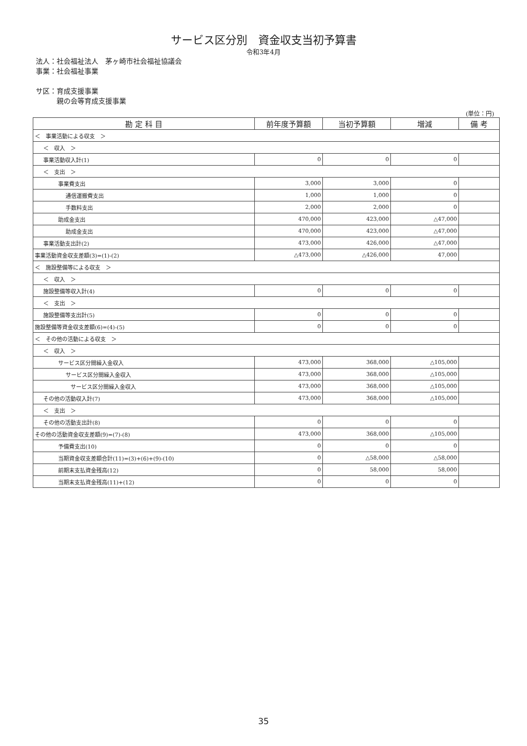サービス区分別　資金収支当初予算書
令和3年4月
法人：社会福祉法人　茅ヶ崎市社会福祉協議会
事業：社会福祉事業
サ区：育成支援事業
　　　親の会等育成支援事業
(単位：円)
| 勘 定 科 目 | 前年度予算額 | 当初予算額 | 増減 | 備 考 |
| --- | --- | --- | --- | --- |
| ＜ 事業活動による収支 ＞ | | | | |
| ＜ 収入 ＞ | | | | |
| 事業活動収入計(1) | 0 | 0 | 0 | |
| ＜ 支出 ＞ | | | | |
| 事業費支出 | 3,000 | 3,000 | 0 | |
| 通信運搬費支出 | 1,000 | 1,000 | 0 | |
| 手数料支出 | 2,000 | 2,000 | 0 | |
| 助成金支出 | 470,000 | 423,000 | △47,000 | |
| 助成金支出 | 470,000 | 423,000 | △47,000 | |
| 事業活動支出計(2) | 473,000 | 426,000 | △47,000 | |
| 事業活動資金収支差額(3)=(1)-(2) | △473,000 | △426,000 | 47,000 | |
| ＜ 施設整備等による収支 ＞ | | | | |
| ＜ 収入 ＞ | | | | |
| 施設整備等収入計(4) | 0 | 0 | 0 | |
| ＜ 支出 ＞ | | | | |
| 施設整備等支出計(5) | 0 | 0 | 0 | |
| 施設整備等資金収支差額(6)=(4)-(5) | 0 | 0 | 0 | |
| ＜ その他の活動による収支 ＞ | | | | |
| ＜ 収入 ＞ | | | | |
| サービス区分間繰入金収入 | 473,000 | 368,000 | △105,000 | |
| サービス区分間繰入金収入 | 473,000 | 368,000 | △105,000 | |
| サービス区分間繰入金収入 | 473,000 | 368,000 | △105,000 | |
| その他の活動収入計(7) | 473,000 | 368,000 | △105,000 | |
| ＜ 支出 ＞ | | | | |
| その他の活動支出計(8) | 0 | 0 | 0 | |
| その他の活動資金収支差額(9)=(7)-(8) | 473,000 | 368,000 | △105,000 | |
| 予備費支出(10) | 0 | 0 | 0 | |
| 当期資金収支差額合計(11)=(3)+(6)+(9)-(10) | 0 | △58,000 | △58,000 | |
| 前期末支払資金残高(12) | 0 | 58,000 | 58,000 | |
| 当期末支払資金残高(11)+(12) | 0 | 0 | 0 | |
35